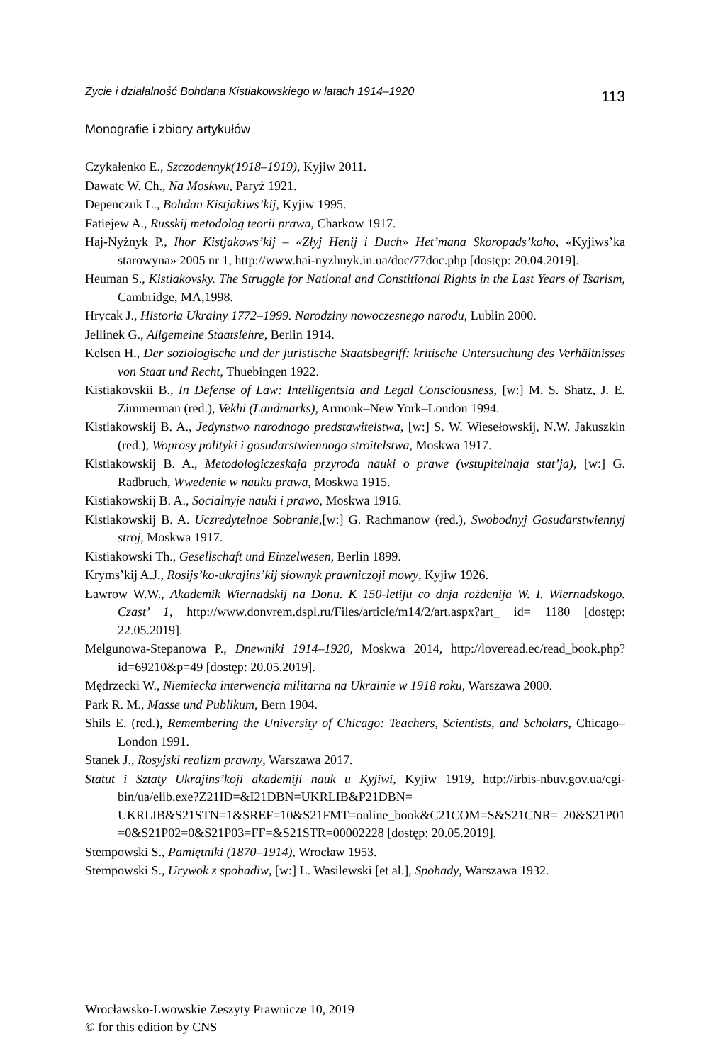Życie i działalność Bohdana Kistiakowskiego w latach 1914–1920 113
Monografie i zbiory artykułów
Czykałenko E., Szczodennyk(1918–1919), Kyjiw 2011.
Dawatc W. Ch., Na Moskwu, Paryż 1921.
Depenczuk L., Bohdan Kistjakiws’kij, Kyjiw 1995.
Fatiejew A., Russkij metodolog teorii prawa, Charkow 1917.
Haj-Nyżnyk P., Ihor Kistjakows’kij – «Złyj Henij i Duch» Het’mana Skoropads’koho, «Kyjiws’ka starowyna» 2005 nr 1, http://www.hai-nyzhnyk.in.ua/doc/77doc.php [dostęp: 20.04.2019].
Heuman S., Kistiakovsky. The Struggle for National and Constitional Rights in the Last Years of Tsarism, Cambridge, MA,1998.
Hrycak J., Historia Ukrainy 1772–1999. Narodziny nowoczesnego narodu, Lublin 2000.
Jellinek G., Allgemeine Staatslehre, Berlin 1914.
Kelsen H., Der soziologische und der juristische Staatsbegriff: kritische Untersuchung des Verhältnisses von Staat und Recht, Thuebingen 1922.
Kistiakovskii B., In Defense of Law: Intelligentsia and Legal Consciousness, [w:] M. S. Shatz, J. E. Zimmerman (red.), Vekhi (Landmarks), Armonk–New York–London 1994.
Kistiakowskij B. A., Jedynstwo narodnogo predstawitelstwa, [w:] S. W. Wiesełowskij, N.W. Jakuszkin (red.), Woprosy polityki i gosudarstwiennogo stroitelstwa, Moskwa 1917.
Kistiakowskij B. A., Metodologiczeskaja przyroda nauki o prawe (wstupitelnaja stat’ja), [w:] G. Radbruch, Wwedenie w nauku prawa, Moskwa 1915.
Kistiakowskij B. A., Socialnyje nauki i prawo, Moskwa 1916.
Kistiakowskij B. A. Uczredytelnoe Sobranie,[w:] G. Rachmanow (red.), Swobodnyj Gosudarstwiennyj stroj, Moskwa 1917.
Kistiakowski Th., Gesellschaft und Einzelwesen, Berlin 1899.
Kryms’kij A.J., Rosijs’ko-ukrajins’kij słownyk prawniczoji mowy, Kyjiw 1926.
Ławrow W.W., Akademik Wiernadskij na Donu. K 150-letiju co dnja rożdenija W. I. Wiernadskogo. Czast’ 1, http://www.donvrem.dspl.ru/Files/article/m14/2/art.aspx?art_ id= 1180 [dostęp: 22.05.2019].
Melgunowa-Stepanowa P., Dnewniki 1914–1920, Moskwa 2014, http://loveread.ec/read_book.php?id=69210&p=49 [dostęp: 20.05.2019].
Mędrzecki W., Niemiecka interwencja militarna na Ukrainie w 1918 roku, Warszawa 2000.
Park R. M., Masse und Publikum, Bern 1904.
Shils E. (red.), Remembering the University of Chicago: Teachers, Scientists, and Scholars, Chicago–London 1991.
Stanek J., Rosyjski realizm prawny, Warszawa 2017.
Statut i Sztaty Ukrajins’koji akademiji nauk u Kyjiwi, Kyjiw 1919, http://irbis-nbuv.gov.ua/cgi-bin/ua/elib.exe?Z21ID=&I21DBN=UKRLIB&P21DBN= UKRLIB&S21STN=1&SREF=10&S21FMT=online_book&C21COM=S&S21CNR= 20&S21P01 =0&S21P02=0&S21P03=FF=&S21STR=00002228 [dostęp: 20.05.2019].
Stempowski S., Pamiętniki (1870–1914), Wrocław 1953.
Stempowski S., Urywok z spohadiw, [w:] L. Wasilewski [et al.], Spohady, Warszawa 1932.
Wrocławsko-Lwowskie Zeszyty Prawnicze 10, 2019
© for this edition by CNS